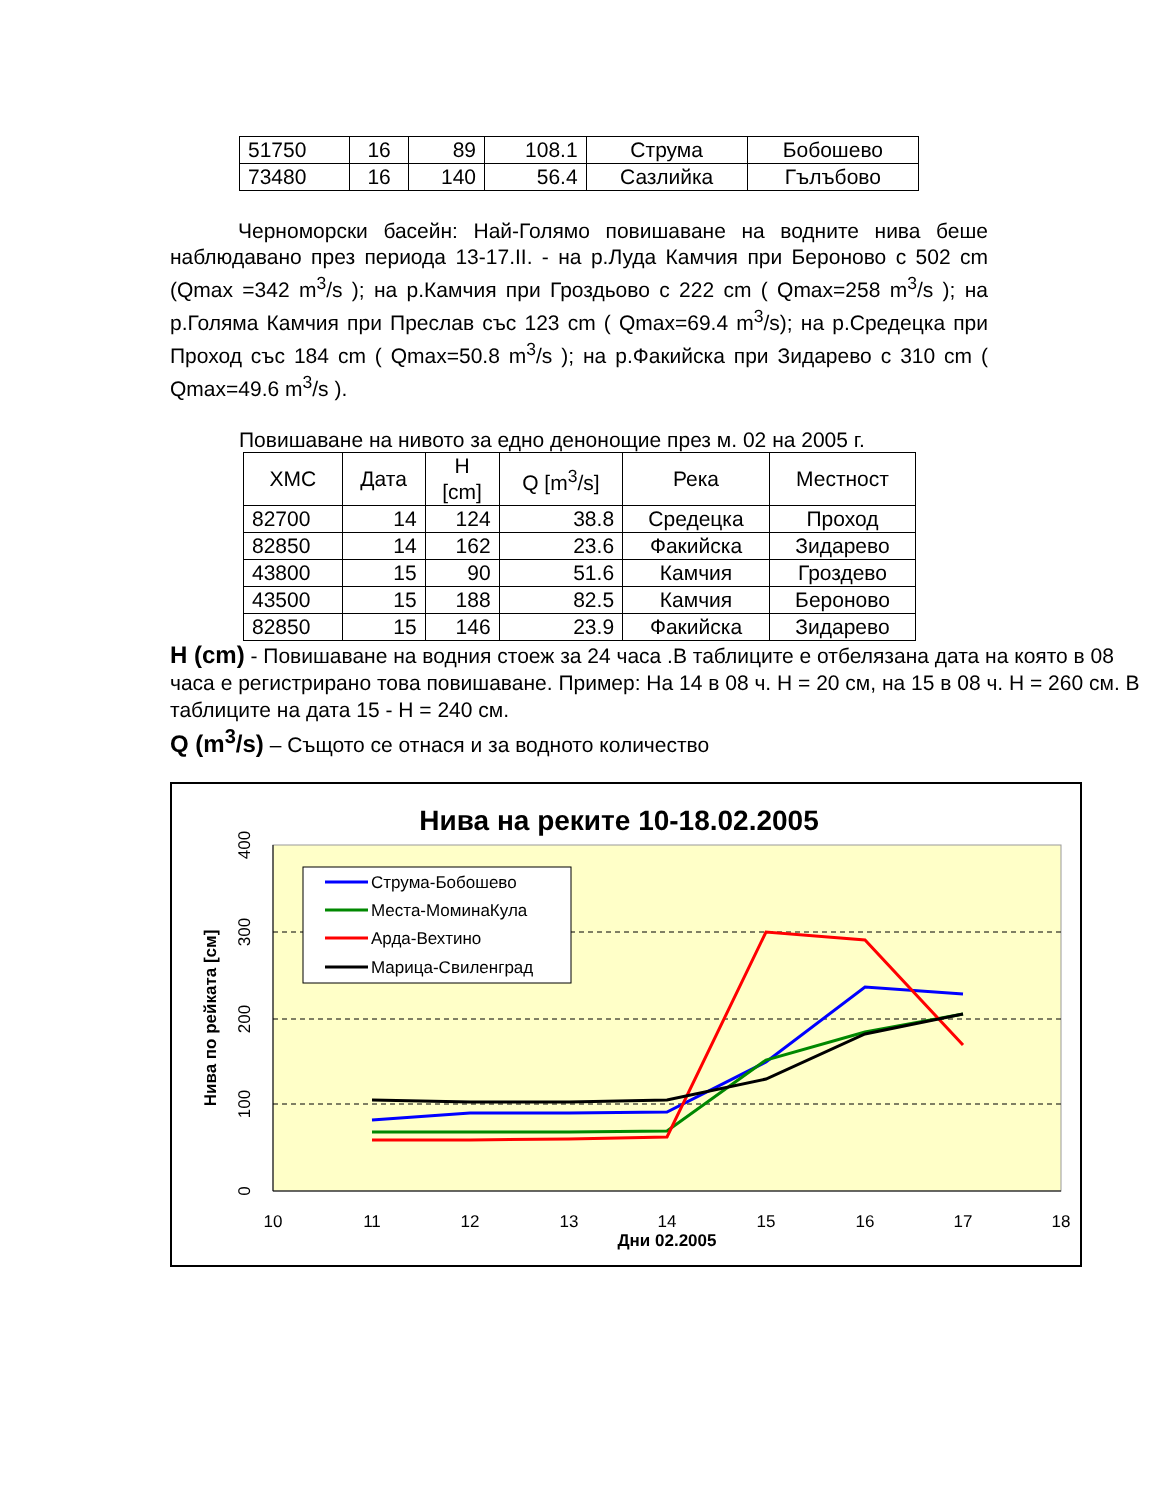| 51750 | 16 | 89 | 108.1 | Струма | Бобошево |
| 73480 | 16 | 140 | 56.4 | Сазлийка | Гълъбово |
Черноморски басейн: Най-Голямо повишаване на водните нива беше наблюдавано през периода 13-17.II. - на р.Луда Камчия при Бероново с 502 cm (Qmax =342 m<sup>3</sup>/s ); на р.Камчия при Гроздьово с 222 cm ( Qmax=258 m<sup>3</sup>/s ); на р.Голяма Камчия при Преслав със 123 cm ( Qmax=69.4 m<sup>3</sup>/s); на р.Средецка при Проход със 184 cm ( Qmax=50.8 m<sup>3</sup>/s ); на р.Факийска при Зидарево с 310 cm ( Qmax=49.6 m<sup>3</sup>/s ).
Повишаване на нивото за едно денонощие през м. 02 на 2005 г.
| ХМС | Дата | H [cm] | Q [m<sup>3</sup>/s] | Река | Местност |
| --- | --- | --- | --- | --- | --- |
| 82700 | 14 | 124 | 38.8 | Средецка | Проход |
| 82850 | 14 | 162 | 23.6 | Факийска | Зидарево |
| 43800 | 15 | 90 | 51.6 | Камчия | Гроздево |
| 43500 | 15 | 188 | 82.5 | Камчия | Бероново |
| 82850 | 15 | 146 | 23.9 | Факийска | Зидарево |
H (cm) - Повишаване на водния стоеж за 24 часа .В таблиците е отбелязана дата на която в 08 часа е регистрирано това повишаване. Пример: На 14 в 08 ч. H = 20 см, на 15 в 08 ч. H = 260 см. В таблиците на дата 15 - H = 240 см.
Q (m<sup>3</sup>/s) – Същото се отнася и за водното количество
Нива на реките 10-18.02.2005
10
11
12
13
14
15
16
17
18
0
100
200
300
400
Нива по рейката [см]
Дни 02.2005
Струма-Бобошево
Места-МоминаКула
Арда-Вехтино
Марица-Свиленград